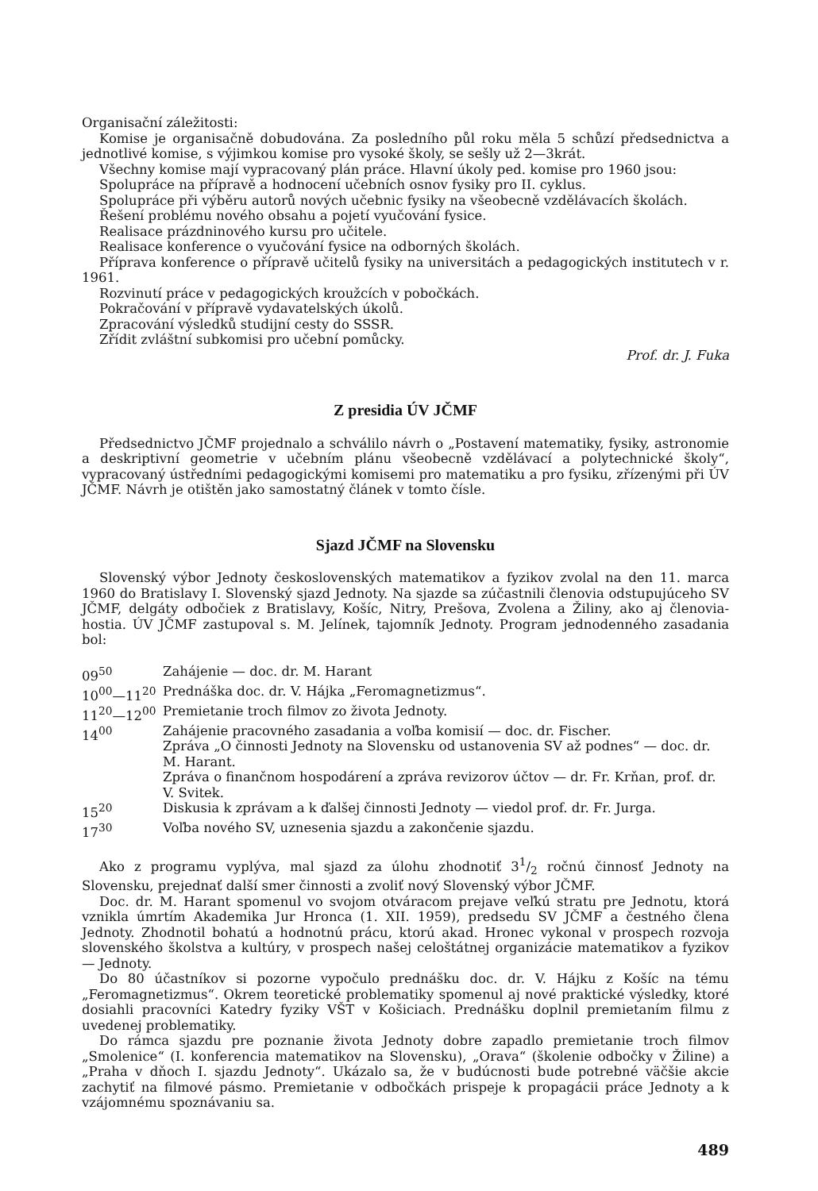Organisační záležitosti:
Komise je organisačně dobudována. Za posledního půl roku měla 5 schůzí předsednictva a jednotlivé komise, s výjimkou komise pro vysoké školy, se sešly už 2—3krát.
Všechny komise mají vypracovaný plán práce. Hlavní úkoly ped. komise pro 1960 jsou:
Spolupráce na přípravě a hodnocení učebních osnov fysiky pro II. cyklus.
Spolupráce při výběru autorů nových učebnic fysiky na všeobecně vzdělávacích školách.
Řešení problému nového obsahu a pojetí vyučování fysice.
Realisace prázdninového kursu pro učitele.
Realisace konference o vyučování fysice na odborných školách.
Příprava konference o přípravě učitelů fysiky na universitách a pedagogických institutech v r. 1961.
Rozvinutí práce v pedagogických kroužcích v pobočkách.
Pokračování v přípravě vydavatelských úkolů.
Zpracování výsledků studijní cesty do SSSR.
Zřídit zvláštní subkomisi pro učební pomůcky.
Prof. dr. J. Fuka
Z presidia ÚV JČMF
Předsednictvo JČMF projednalo a schválilo návrh o „Postavení matematiky, fysiky, astronomie a deskriptivní geometrie v učebním plánu všeobecně vzdělávací a polytechnické školy“, vypracovaný ústředními pedagogickými komisemi pro matematiku a pro fysiku, zřízenými při ÚV JČMF. Návrh je otištěn jako samostatný článek v tomto čísle.
Sjazd JČMF na Slovensku
Slovenský výbor Jednoty československých matematikov a fyzikov zvolal na den 11. marca 1960 do Bratislavy I. Slovenský sjazd Jednoty. Na sjazde sa zúčastnili členovia odstupujúceho SV JČMF, delgáty odbočiek z Bratislavy, Košíc, Nitry, Prešova, Zvolena a Žiliny, ako aj členovia-hostia. ÚV JČMF zastupoval s. M. Jelínek, tajomník Jednoty. Program jednodenného zasadania bol:
| 09<sup>50</sup> | Zahájenie — doc. dr. M. Harant |
| 10<sup>00</sup>—11<sup>20</sup> | Prednáška doc. dr. V. Hájka „Feromagnetizmus“. |
| 11<sup>20</sup>—12<sup>00</sup> | Premietanie troch filmov zo života Jednoty. |
| 14<sup>00</sup> | Zahájenie pracovného zasadania a voľba komisií — doc. dr. Fischer. Zpráva „O činnosti Jednoty na Slovensku od ustanovenia SV až podnes“ — doc. dr. M. Harant. Zpráva o finančnom hospodárení a zpráva revizorov účtov — dr. Fr. Krňan, prof. dr. V. Svitek. |
| 15<sup>20</sup> | Diskusia k zprávam a k ďalšej činnosti Jednoty — viedol prof. dr. Fr. Jurga. |
| 17<sup>30</sup> | Voľba nového SV, uznesenia sjazdu a zakončenie sjazdu. |
Ako z programu vyplýva, mal sjazd za úlohu zhodnotiť 31/2 ročnú činnosť Jednoty na Slovensku, prejednať další smer činnosti a zvoliť nový Slovenský výbor JČMF.
Doc. dr. M. Harant spomenul vo svojom otváracom prejave veľkú stratu pre Jednotu, ktorá vznikla úmrtím Akademika Jur Hronca (1. XII. 1959), predsedu SV JČMF a čestného člena Jednoty. Zhodnotil bohatú a hodnotnú prácu, ktorú akad. Hronec vykonal v prospech rozvoja slovenského školstva a kultúry, v prospech našej celoštátnej organizácie matematikov a fyzikov — Jednoty.
Do 80 účastníkov si pozorne vypočulo prednášku doc. dr. V. Hájku z Košíc na tému „Feromagnetizmus“. Okrem teoretické problematiky spomenul aj nové praktické výsledky, ktoré dosiahli pracovníci Katedry fyziky VŠT v Košiciach. Prednášku doplnil premietaním filmu z uvedenej problematiky.
Do rámca sjazdu pre poznanie života Jednoty dobre zapadlo premietanie troch filmov „Smolenice“ (I. konferencia matematikov na Slovensku), „Orava“ (školenie odbočky v Žiline) a „Praha v dňoch I. sjazdu Jednoty“. Ukázalo sa, že v budúcnosti bude potrebné väčšie akcie zachytiť na filmové pásmo. Premietanie v odbočkách prispeje k propagácii práce Jednoty a k vzájomnému spoznávaniu sa.
489